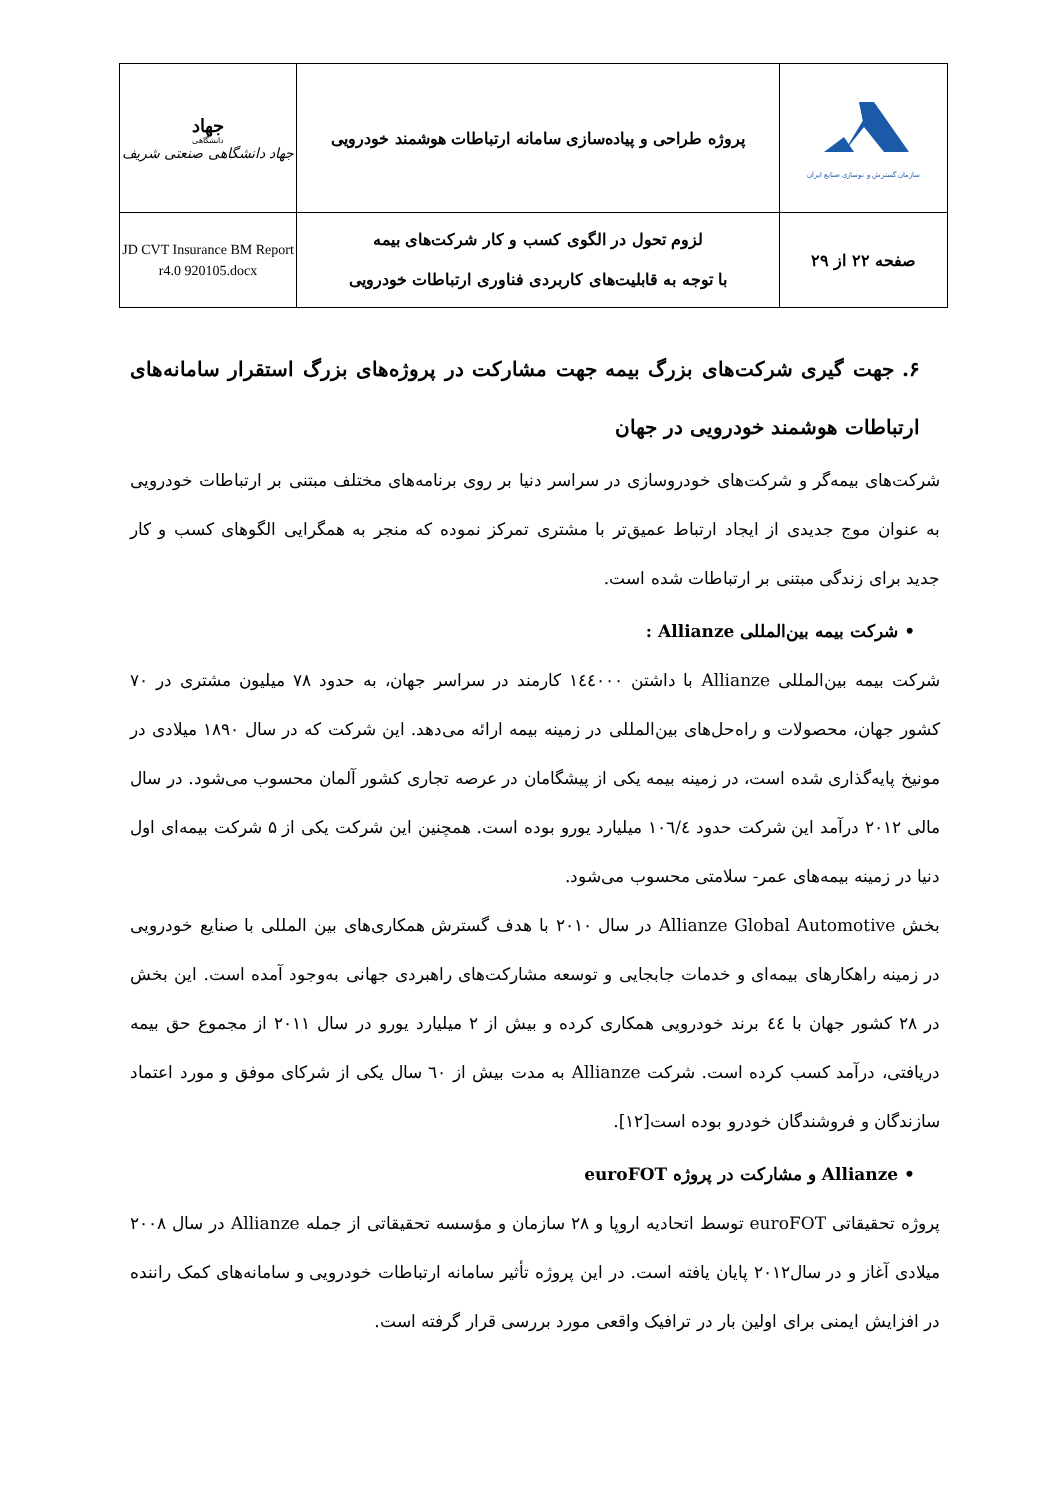| سازمان گسترش و نوسازی صنایع ایران | پروژه طراحی و پیاده‌سازی سامانه ارتباطات هوشمند خودرویی | جهاد دانشگاهی جهاد دانشگاهی صنعتی شریف |
| صفحه ۲۲ از ۲۹ | لزوم تحول در الگوی کسب و کار شرکت‌های بیمه با توجه به قابلیت‌های کاربردی فناوری ارتباطات خودرویی | JD CVT Insurance BM Report r4.0 920105.docx |
۶. جهت گیری شرکت‌های بزرگ بیمه جهت مشارکت در پروژه‌های بزرگ استقرار سامانه‌های ارتباطات هوشمند خودرویی در جهان
شرکت‌های بیمه‌گر و شرکت‌های خودروسازی در سراسر دنیا بر روی برنامه‌های مختلف مبتنی بر ارتباطات خودرویی به عنوان موج جدیدی از ایجاد ارتباط عمیق‌تر با مشتری تمرکز نموده که منجر به همگرایی الگوهای کسب و کار جدید برای زندگی مبتنی بر ارتباطات شده است.
• شرکت بیمه بین‌المللی Allianze :
شرکت بیمه بین‌المللی Allianze با داشتن ۱٤٤۰۰۰ کارمند در سراسر جهان، به حدود ۷۸ میلیون مشتری در ۷۰ کشور جهان، محصولات و راه‌حل‌های بین‌المللی در زمینه بیمه ارائه می‌دهد. این شرکت که در سال ۱۸۹۰ میلادی در مونیخ پایه‌گذاری شده است، در زمینه بیمه یکی از پیشگامان در عرصه تجاری کشور آلمان محسوب می‌شود. در سال مالی ۲۰۱۲ درآمد این شرکت حدود ۱۰٦/٤ میلیارد یورو بوده است. همچنین این شرکت یکی از ۵ شرکت بیمه‌ای اول دنیا در زمینه بیمه‌های عمر- سلامتی محسوب می‌شود.
بخش Allianze Global Automotive در سال ۲۰۱۰ با هدف گسترش همکاری‌های بین المللی با صنایع خودرویی در زمینه راهکارهای بیمه‌ای و خدمات جابجایی و توسعه مشارکت‌های راهبردی جهانی به‌وجود آمده است. این بخش در ۲۸ کشور جهان با ٤٤ برند خودرویی همکاری کرده و بیش از ۲ میلیارد یورو در سال ۲۰۱۱ از مجموع حق بیمه دریافتی، درآمد کسب کرده است. شرکت Allianze به مدت بیش از ٦۰ سال یکی از شرکای موفق و مورد اعتماد سازندگان و فروشندگان خودرو بوده است[۱۲].
• Allianze و مشارکت در پروژه euroFOT
پروژه تحقیقاتی euroFOT توسط اتحادیه اروپا و ۲۸ سازمان و مؤسسه تحقیقاتی از جمله Allianze در سال ۲۰۰۸ میلادی آغاز و در سال۲۰۱۲ پایان یافته است. در این پروژه تأثیر سامانه ارتباطات خودرویی و سامانه‌های کمک راننده در افزایش ایمنی برای اولین بار در ترافیک واقعی مورد بررسی قرار گرفته است.